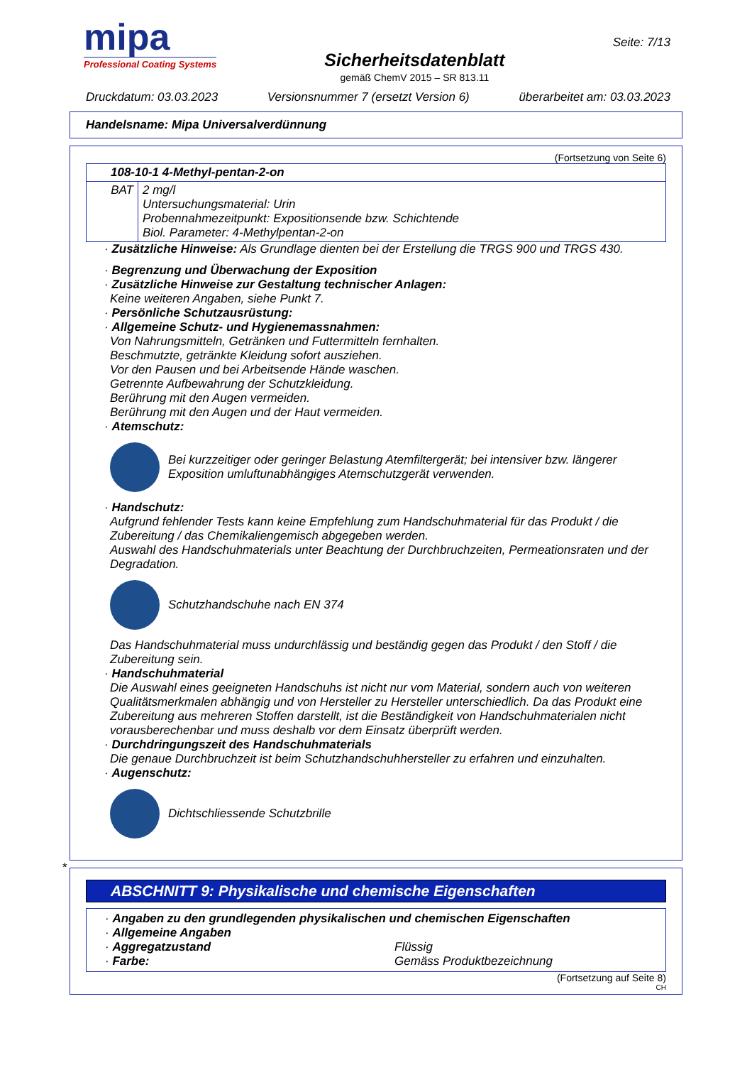mipa
Professional Coating Systems
Sicherheitsdatenblatt
gemäß ChemV 2015 – SR 813.11
Seite: 7/13
Druckdatum: 03.03.2023 Versionsnummer 7 (ersetzt Version 6) überarbeitet am: 03.03.2023
Handelsname: Mipa Universalverdünnung
(Fortsetzung von Seite 6)
| 108-10-1 4-Methyl-pentan-2-on | |
| BAT | 2 mg/l Untersuchungsmaterial: Urin Probennahmezeitpunkt: Expositionsende bzw. Schichtende Biol. Parameter: 4-Methylpentan-2-on |
· Zusätzliche Hinweise: Als Grundlage dienten bei der Erstellung die TRGS 900 und TRGS 430.
· Begrenzung und Überwachung der Exposition
· Zusätzliche Hinweise zur Gestaltung technischer Anlagen:
Keine weiteren Angaben, siehe Punkt 7.
· Persönliche Schutzausrüstung:
· Allgemeine Schutz- und Hygienemassnahmen:
Von Nahrungsmitteln, Getränken und Futtermitteln fernhalten.
Beschmutzte, getränkte Kleidung sofort ausziehen.
Vor den Pausen und bei Arbeitsende Hände waschen.
Getrennte Aufbewahrung der Schutzkleidung.
Berührung mit den Augen vermeiden.
Berührung mit den Augen und der Haut vermeiden.
· Atemschutz:
Bei kurzzeitiger oder geringer Belastung Atemfiltergerät; bei intensiver bzw. längerer Exposition umluftunabhängiges Atemschutzgerät verwenden.
· Handschutz:
Aufgrund fehlender Tests kann keine Empfehlung zum Handschuhmaterial für das Produkt / die Zubereitung / das Chemikaliengemisch abgegeben werden.
Auswahl des Handschuhmaterials unter Beachtung der Durchbruchzeiten, Permeationsraten und der Degradation.
Schutzhandschuhe nach EN 374
Das Handschuhmaterial muss undurchlässig und beständig gegen das Produkt / den Stoff / die Zubereitung sein.
· Handschuhmaterial
Die Auswahl eines geeigneten Handschuhs ist nicht nur vom Material, sondern auch von weiteren Qualitätsmerkmalen abhängig und von Hersteller zu Hersteller unterschiedlich. Da das Produkt eine Zubereitung aus mehreren Stoffen darstellt, ist die Beständigkeit von Handschuhmaterialen nicht vorausberechenbar und muss deshalb vor dem Einsatz überprüft werden.
· Durchdringungszeit des Handschuhmaterials
Die genaue Durchbruchzeit ist beim Schutzhandschuhhersteller zu erfahren und einzuhalten.
· Augenschutz:
Dichtschliessende Schutzbrille
*
ABSCHNITT 9: Physikalische und chemische Eigenschaften
· Angaben zu den grundlegenden physikalischen und chemischen Eigenschaften
· Allgemeine Angaben
· Aggregatzustand
Flüssig
· Farbe:
Gemäss Produktbezeichnung
(Fortsetzung auf Seite 8)
CH